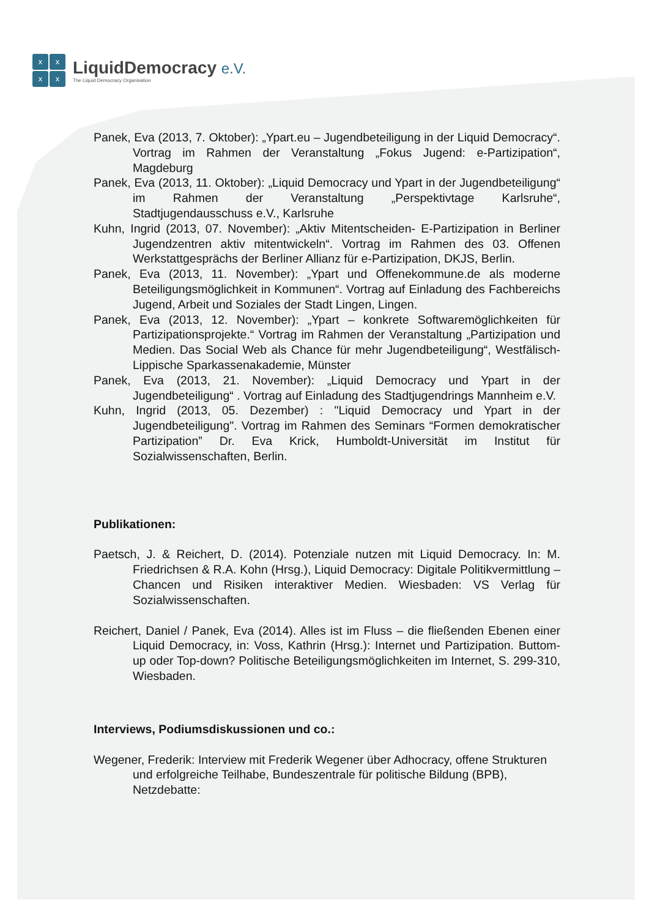xxxx
LiquidDemocracy e.V.
The Liquid Democracy Organisation
Panek, Eva (2013, 7. Oktober): „Ypart.eu – Jugendbeteiligung in der Liquid Democracy“. Vortrag im Rahmen der Veranstaltung „Fokus Jugend: e-Partizipation“, Magdeburg
Panek, Eva (2013, 11. Oktober): „Liquid Democracy und Ypart in der Jugendbeteiligung“ im Rahmen der Veranstaltung „Perspektivtage Karlsruhe“, Stadtjugendausschuss e.V., Karlsruhe
Kuhn, Ingrid (2013, 07. November): „Aktiv Mitentscheiden- E-Partizipation in Berliner Jugendzentren aktiv mitentwickeln“. Vortrag im Rahmen des 03. Offenen Werkstattgesprächs der Berliner Allianz für e-Partizipation, DKJS, Berlin.
Panek, Eva (2013, 11. November): „Ypart und Offenekommune.de als moderne Beteiligungsmöglichkeit in Kommunen“. Vortrag auf Einladung des Fachbereichs Jugend, Arbeit und Soziales der Stadt Lingen, Lingen.
Panek, Eva (2013, 12. November): „Ypart – konkrete Softwaremöglichkeiten für Partizipationsprojekte.“ Vortrag im Rahmen der Veranstaltung „Partizipation und Medien. Das Social Web als Chance für mehr Jugendbeteiligung“, Westfälisch-Lippische Sparkassenakademie, Münster
Panek, Eva (2013, 21. November): „Liquid Democracy und Ypart in der Jugendbeteiligung“ . Vortrag auf Einladung des Stadtjugendrings Mannheim e.V.
Kuhn, Ingrid (2013, 05. Dezember) : "Liquid Democracy und Ypart in der Jugendbeteiligung". Vortrag im Rahmen des Seminars “Formen demokratischer Partizipation” Dr. Eva Krick, Humboldt-Universität im Institut für Sozialwissenschaften, Berlin.
Publikationen:
Paetsch, J. & Reichert, D. (2014). Potenziale nutzen mit Liquid Democracy. In: M. Friedrichsen & R.A. Kohn (Hrsg.), Liquid Democracy: Digitale Politikvermittlung – Chancen und Risiken interaktiver Medien. Wiesbaden: VS Verlag für Sozialwissenschaften.
Reichert, Daniel / Panek, Eva (2014). Alles ist im Fluss – die fließenden Ebenen einer Liquid Democracy, in: Voss, Kathrin (Hrsg.): Internet und Partizipation. Buttom-up oder Top-down? Politische Beteiligungsmöglichkeiten im Internet, S. 299-310, Wiesbaden.
Interviews, Podiumsdiskussionen und co.:
Wegener, Frederik: Interview mit Frederik Wegener über Adhocracy, offene Strukturen und erfolgreiche Teilhabe, Bundeszentrale für politische Bildung (BPB), Netzdebatte: